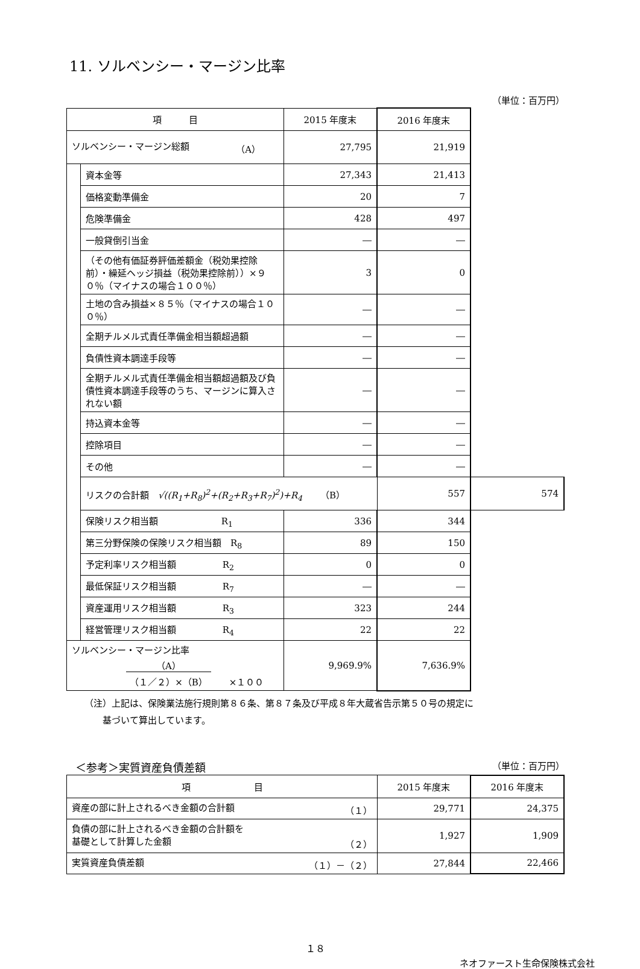11. ソルベンシー・マージン比率
（単位：百万円）
| 項 目 | | 2015 年度末 | 2016 年度末 | |
| --- | --- | --- | --- | --- |
| ソルベンシー・マージン総額 （A） | | 27,795 | 21,919 | |
| | 資本金等 | 27,343 | 21,413 | |
| | 価格変動準備金 | 20 | 7 | |
| | 危険準備金 | 428 | 497 | |
| | 一般貸倒引当金 | ― | ― | |
| | （その他有価証券評価差額金（税効果控除前）・繰延ヘッジ損益（税効果控除前））×９０％（マイナスの場合１００％） | 3 | 0 | |
| | 土地の含み損益×８５％（マイナスの場合１００％） | ― | ― | |
| | 全期チルメル式責任準備金相当額超過額 | ― | ― | |
| | 負債性資本調達手段等 | ― | ― | |
| | 全期チルメル式責任準備金相当額超過額及び負債性資本調達手段等のうち、マージンに算入されない額 | ― | ― | |
| | 持込資本金等 | ― | ― | |
| | 控除項目 | ― | ― | |
| | その他 | ― | ― | |
| | リスクの合計額 √((R<sub>1</sub>+R<sub>8</sub>)<sup>2</sup>+(R<sub>2</sub>+R<sub>3</sub>+R<sub>7</sub>)<sup>2</sup>)+R<sub>4</sub> （B） | | 557 | 574 |
| | 保険リスク相当額 R<sub>1</sub> | 336 | 344 | |
| | 第三分野保険の保険リスク相当額 R<sub>8</sub> | 89 | 150 | |
| | 予定利率リスク相当額 R<sub>2</sub> | 0 | 0 | |
| | 最低保証リスク相当額 R<sub>7</sub> | ― | ― | |
| | 資産運用リスク相当額 R<sub>3</sub> | 323 | 244 | |
| | 経営管理リスク相当額 R<sub>4</sub> | 22 | 22 | |
| ソルベンシー・マージン比率 （A） （１／２）×（B） ×１００ | | 9,969.9% | 7,636.9% | |
（注）上記は、保険業法施行規則第８６条、第８７条及び平成８年大蔵省告示第５０号の規定に
　　基づいて算出しています。
＜参考＞実質資産負債差額 （単位：百万円）
| 項 目 | 2015 年度末 | 2016 年度末 |
| --- | --- | --- |
| 資産の部に計上されるべき金額の合計額 （１） | 29,771 | 24,375 |
| 負債の部に計上されるべき金額の合計額を 基礎として計算した金額 （２） | 1,927 | 1,909 |
| 実質資産負債差額 （１）－（２） | 27,844 | 22,466 |
１８
ネオファースト生命保険株式会社